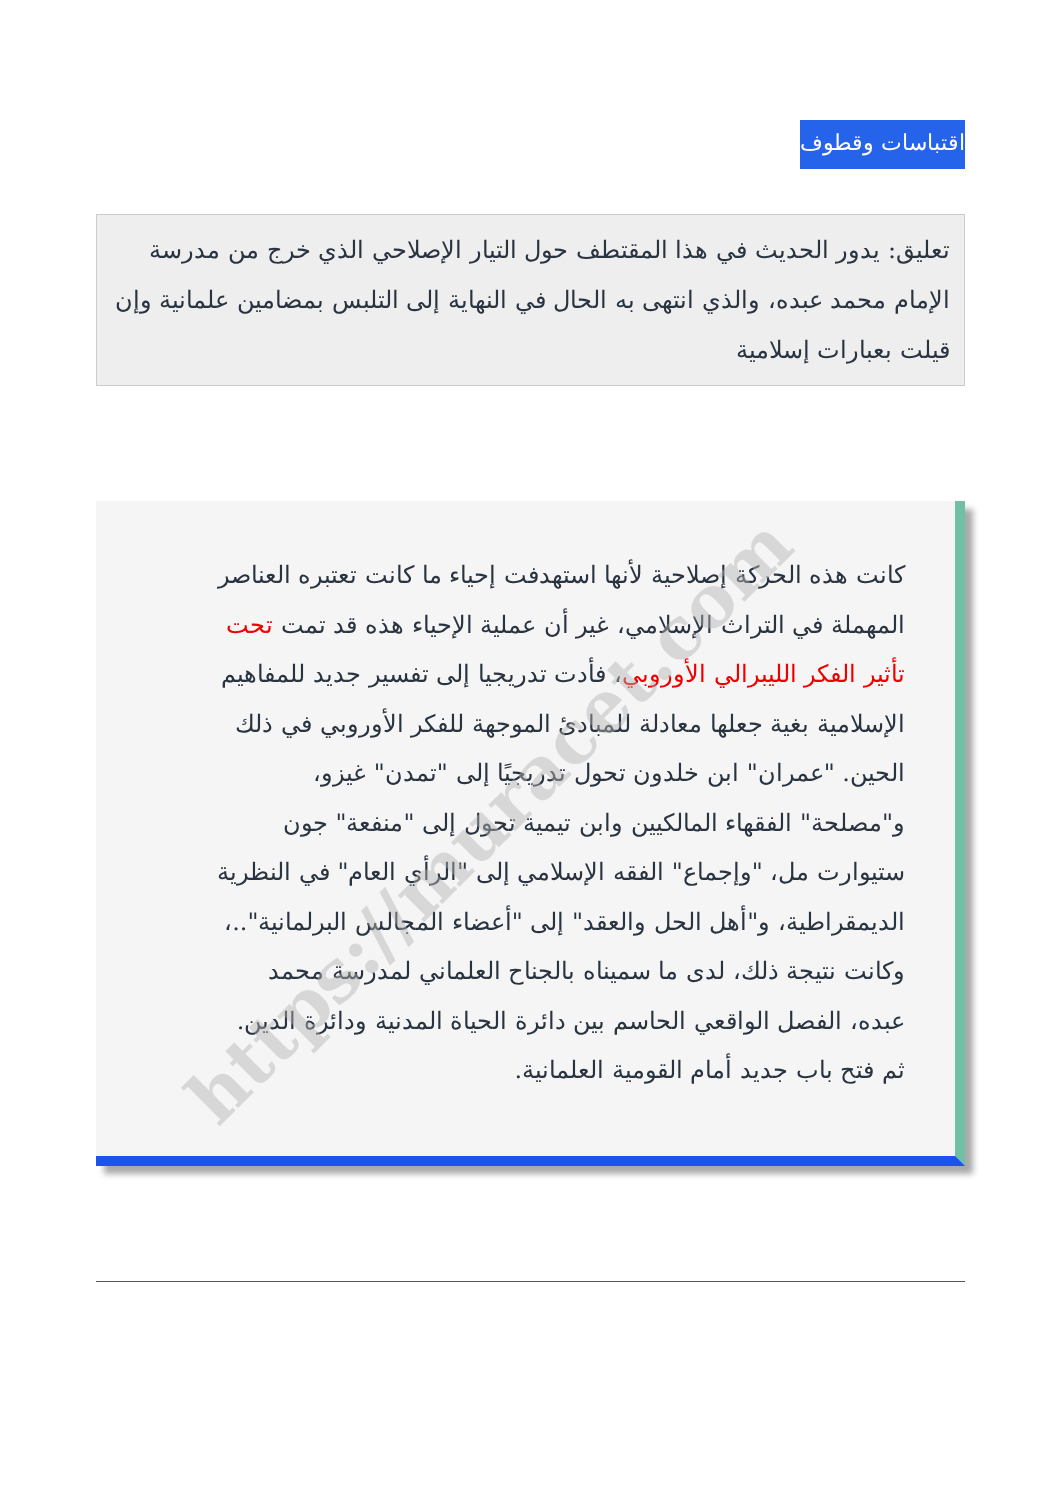اقتباسات وقطوف
تعليق: يدور الحديث في هذا المقتطف حول التيار الإصلاحي الذي خرج من مدرسة الإمام محمد عبده، والذي انتهى به الحال في النهاية إلى التلبس بمضامين علمانية وإن قيلت بعبارات إسلامية
كانت هذه الحركة إصلاحية لأنها استهدفت إحياء ما كانت تعتبره العناصر المهملة في التراث الإسلامي، غير أن عملية الإحياء هذه قد تمت تحت تأثير الفكر الليبرالي الأوروبي، فأدت تدريجيا إلى تفسير جديد للمفاهيم الإسلامية بغية جعلها معادلة للمبادئ الموجهة للفكر الأوروبي في ذلك الحين. "عمران" ابن خلدون تحول تدريجيًا إلى "تمدن" غيزو، و"مصلحة" الفقهاء المالكيين وابن تيمية تحول إلى "منفعة" جون ستيوارت مل، "وإجماع" الفقه الإسلامي إلى "الرأي العام" في النظرية الديمقراطية، و"أهل الحل والعقد" إلى "أعضاء المجالس البرلمانية"..، وكانت نتيجة ذلك، لدى ما سميناه بالجناح العلماني لمدرسة محمد عبده، الفصل الواقعي الحاسم بين دائرة الحياة المدنية ودائرة الدين. ثم فتح باب جديد أمام القومية العلمانية.
https://muracet.com